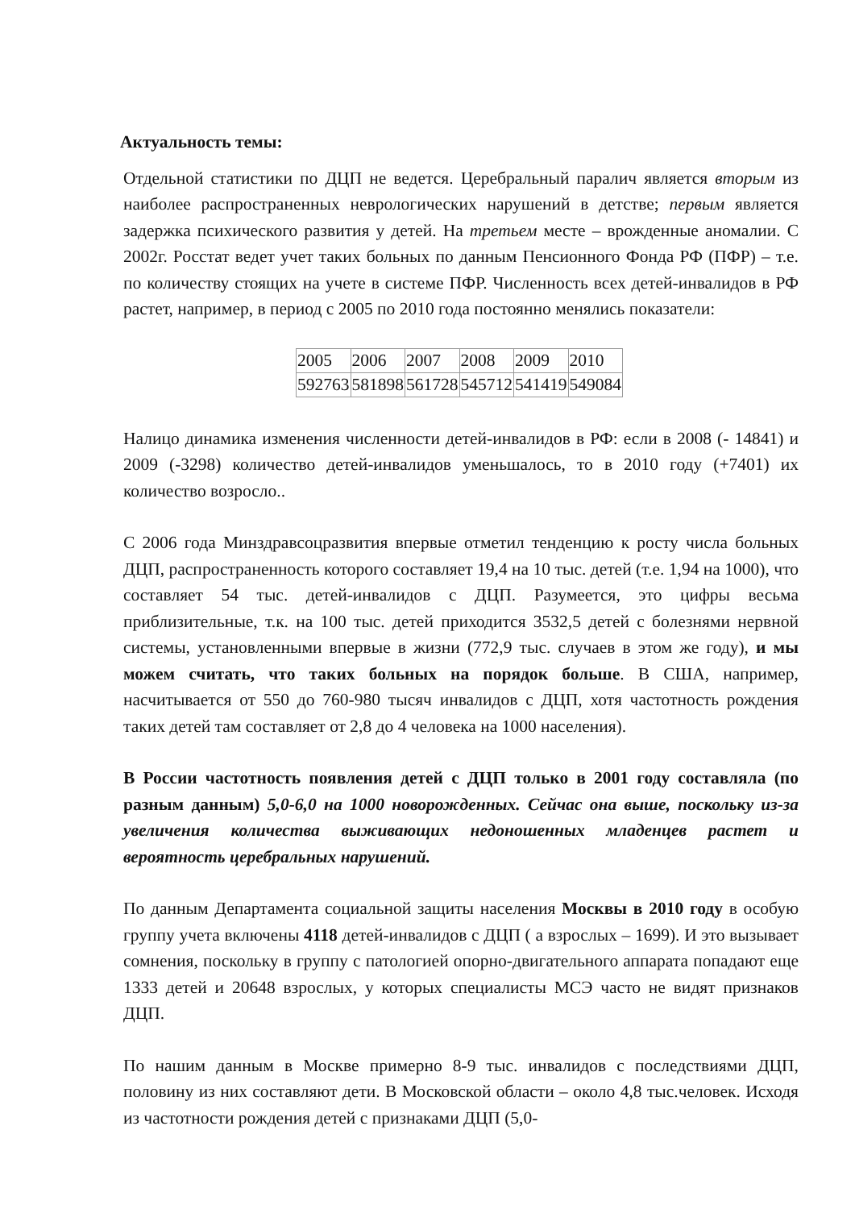Актуальность темы:
Отдельной статистики по ДЦП не ведется. Церебральный паралич является вторым из наиболее распространенных неврологических нарушений в детстве; первым является задержка психического развития у детей. На третьем месте – врожденные аномалии. С 2002г. Росстат ведет учет таких больных по данным Пенсионного Фонда РФ (ПФР) – т.е. по количеству стоящих на учете в системе ПФР. Численность всех детей-инвалидов в РФ растет, например, в период с 2005 по 2010 года постоянно менялись показатели:
| 2005 | 2006 | 2007 | 2008 | 2009 | 2010 |
| 592763 | 581898 | 561728 | 545712 | 541419 | 549084 |
Налицо динамика изменения численности детей-инвалидов в РФ: если в 2008 (- 14841) и 2009 (-3298) количество детей-инвалидов уменьшалось, то в 2010 году (+7401) их количество возросло..
С 2006 года Минздравсоцразвития впервые отметил тенденцию к росту числа больных ДЦП, распространенность которого составляет 19,4 на 10 тыс. детей (т.е. 1,94 на 1000), что составляет 54 тыс. детей-инвалидов с ДЦП. Разумеется, это цифры весьма приблизительные, т.к. на 100 тыс. детей приходится 3532,5 детей с болезнями нервной системы, установленными впервые в жизни (772,9 тыс. случаев в этом же году), и мы можем считать, что таких больных на порядок больше. В США, например, насчитывается от 550 до 760-980 тысяч инвалидов с ДЦП, хотя частотность рождения таких детей там составляет от 2,8 до 4 человека на 1000 населения).
В России частотность появления детей с ДЦП только в 2001 году составляла (по разным данным) 5,0-6,0 на 1000 новорожденных. Сейчас она выше, поскольку из-за увеличения количества выживающих недоношенных младенцев растет и вероятность церебральных нарушений.
По данным Департамента социальной защиты населения Москвы в 2010 году в особую группу учета включены 4118 детей-инвалидов с ДЦП ( а взрослых – 1699). И это вызывает сомнения, поскольку в группу с патологией опорно-двигательного аппарата попадают еще 1333 детей и 20648 взрослых, у которых специалисты МСЭ часто не видят признаков ДЦП.
По нашим данным в Москве примерно 8-9 тыс. инвалидов с последствиями ДЦП, половину из них составляют дети. В Московской области – около 4,8 тыс.человек. Исходя из частотности рождения детей с признаками ДЦП (5,0-